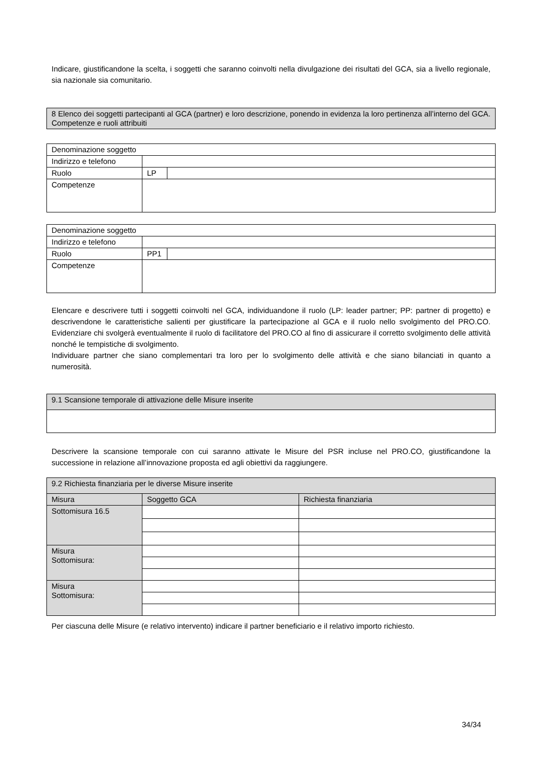Indicare, giustificandone la scelta, i soggetti che saranno coinvolti nella divulgazione dei risultati del GCA, sia a livello regionale, sia nazionale sia comunitario.
| 8 Elenco dei soggetti partecipanti al GCA (partner) e loro descrizione, ponendo in evidenza la loro pertinenza all’interno del GCA. Competenze e ruoli attribuiti |
| Denominazione soggetto | | |
| Indirizzo e telefono | | |
| Ruolo | LP | |
| Competenze | | |
| Denominazione soggetto | | |
| Indirizzo e telefono | | |
| Ruolo | PP1 | |
| Competenze | | |
Elencare e descrivere tutti i soggetti coinvolti nel GCA, individuandone il ruolo (LP: leader partner; PP: partner di progetto) e descrivendone le caratteristiche salienti per giustificare la partecipazione al GCA e il ruolo nello svolgimento del PRO.CO. Evidenziare chi svolgerà eventualmente il ruolo di facilitatore del PRO.CO al fino di assicurare il corretto svolgimento delle attività nonché le tempistiche di svolgimento.
Individuare partner che siano complementari tra loro per lo svolgimento delle attività e che siano bilanciati in quanto a numerosità.
| 9.1 Scansione temporale di attivazione delle Misure inserite |
Descrivere la scansione temporale con cui saranno attivate le Misure del PSR incluse nel PRO.CO, giustificandone la successione in relazione all’innovazione proposta ed agli obiettivi da raggiungere.
| 9.2 Richiesta finanziaria per le diverse Misure inserite | | |
| Misura | Soggetto GCA | Richiesta finanziaria |
| Sottomisura 16.5 | | |
| Misura Sottomisura: | | |
| Misura Sottomisura: | | |
Per ciascuna delle Misure (e relativo intervento) indicare il partner beneficiario e il relativo importo richiesto.
34/34